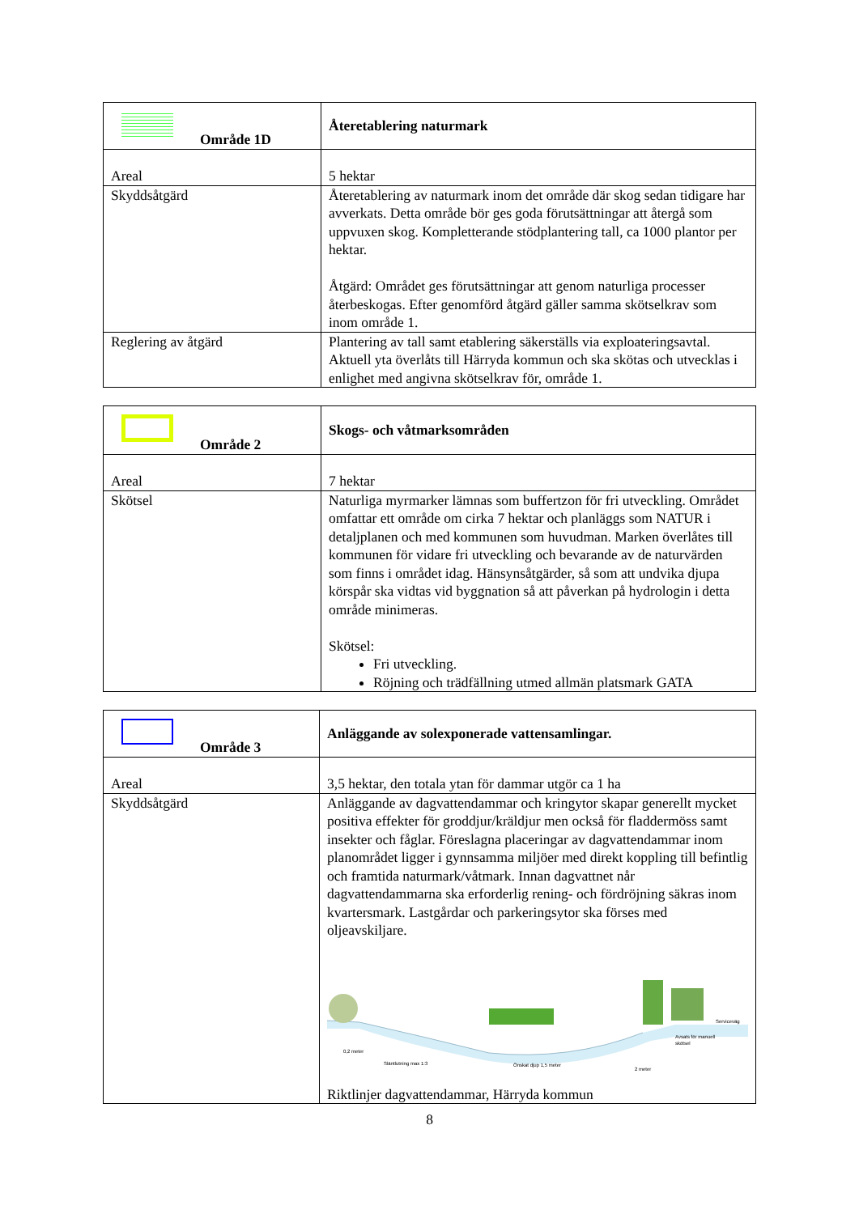| Område 1D | Återetablering naturmark |
| Areal | 5 hektar |
| Skyddsåtgärd | Återetablering av naturmark inom det område där skog sedan tidigare har avverkats. Detta område bör ges goda förutsättningar att återgå som uppvuxen skog. Kompletterande stödplantering tall, ca 1000 plantor per hektar. Åtgärd: Området ges förutsättningar att genom naturliga processer återbeskogas. Efter genomförd åtgärd gäller samma skötselkrav som inom område 1. |
| Reglering av åtgärd | Plantering av tall samt etablering säkerställs via exploateringsavtal. Aktuell yta överlåts till Härryda kommun och ska skötas och utvecklas i enlighet med angivna skötselkrav för, område 1. |
| Område 2 | Skogs- och våtmarksområden |
| Areal | 7 hektar |
| Skötsel | Naturliga myrmarker lämnas som buffertzon för fri utveckling. Området omfattar ett område om cirka 7 hektar och planläggs som NATUR i detaljplanen och med kommunen som huvudman. Marken överlåtes till kommunen för vidare fri utveckling och bevarande av de naturvärden som finns i området idag. Hänsynsåtgärder, så som att undvika djupa körspår ska vidtas vid byggnation så att påverkan på hydrologin i detta område minimeras. Skötsel: Fri utveckling. Röjning och trädfällning utmed allmän platsmark GATA |
| Område 3 | Anläggande av solexponerade vattensamlingar. |
| Areal | 3,5 hektar, den totala ytan för dammar utgör ca 1 ha |
| Skyddsåtgärd | Anläggande av dagvattendammar och kringytor skapar generellt mycket positiva effekter för groddjur/kräldjur men också för fladdermöss samt insekter och fåglar. Föreslagna placeringar av dagvattendammar inom planområdet ligger i gynnsamma miljöer med direkt koppling till befintlig och framtida naturmark/våtmark. Innan dagvattnet når dagvattendammarna ska erforderlig rening- och fördröjning säkras inom kvartersmark. Lastgårdar och parkeringsytor ska förses med oljeavskiljare. 0,2 meter Släntlutning max 1:3 Önskat djup 1,5 meter 2 meter Serviceväg Avsats för manuell skötsel Riktlinjer dagvattendammar, Härryda kommun |
8